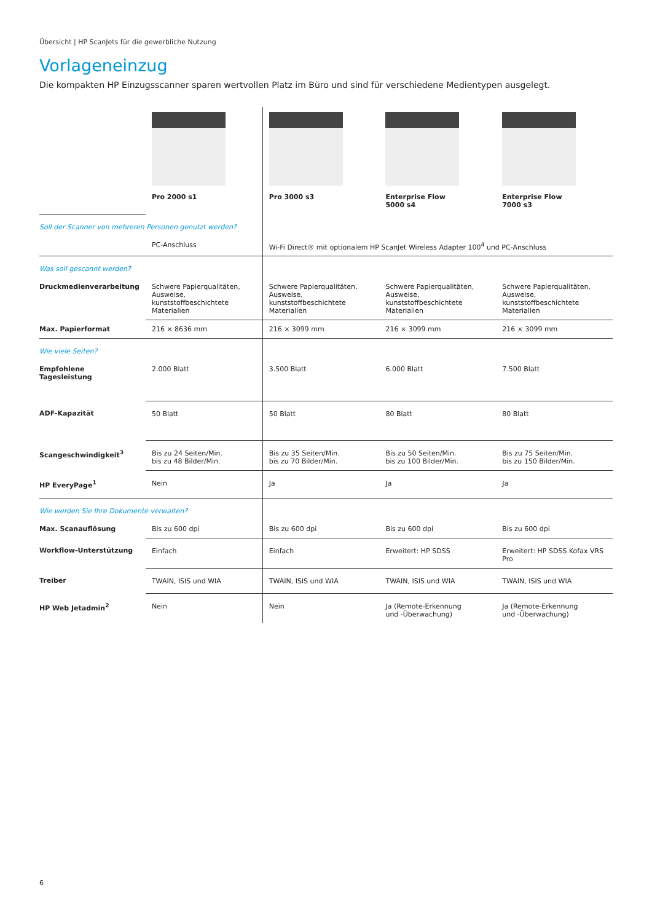Übersicht | HP ScanJets für die gewerbliche Nutzung
Vorlageneinzug
Die kompakten HP Einzugsscanner sparen wertvollen Platz im Büro und sind für verschiedene Medientypen ausgelegt.
| | Pro 2000 s1 | Pro 3000 s3 | Enterprise Flow 5000 s4 | Enterprise Flow 7000 s3 |
| Soll der Scanner von mehreren Personen genutzt werden? | | | | |
| | PC-Anschluss | Wi-Fi Direct® mit optionalem HP ScanJet Wireless Adapter 100<sup>4</sup> und PC-Anschluss | | |
| Was soll gescannt werden? | | | | |
| Druckmedienverarbeitung | Schwere Papierqualitäten, Ausweise, kunststoffbeschichtete Materialien | Schwere Papierqualitäten, Ausweise, kunststoffbeschichtete Materialien | Schwere Papierqualitäten, Ausweise, kunststoffbeschichtete Materialien | Schwere Papierqualitäten, Ausweise, kunststoffbeschichtete Materialien |
| Max. Papierformat | 216 × 8636 mm | 216 × 3099 mm | 216 × 3099 mm | 216 × 3099 mm |
| Wie viele Seiten? | | | | |
| Empfohlene Tagesleistung | 2.000 Blatt | 3.500 Blatt | 6.000 Blatt | 7.500 Blatt |
| ADF-Kapazität | 50 Blatt | 50 Blatt | 80 Blatt | 80 Blatt |
| Scangeschwindigkeit<sup>3</sup> | Bis zu 24 Seiten/Min. bis zu 48 Bilder/Min. | Bis zu 35 Seiten/Min. bis zu 70 Bilder/Min. | Bis zu 50 Seiten/Min. bis zu 100 Bilder/Min. | Bis zu 75 Seiten/Min. bis zu 150 Bilder/Min. |
| HP EveryPage<sup>1</sup> | Nein | Ja | Ja | Ja |
| Wie werden Sie Ihre Dokumente verwalten? | | | | |
| Max. Scanauflösung | Bis zu 600 dpi | Bis zu 600 dpi | Bis zu 600 dpi | Bis zu 600 dpi |
| Workflow-Unterstützung | Einfach | Einfach | Erweitert: HP SDSS | Erweitert: HP SDSS Kofax VRS Pro |
| Treiber | TWAIN, ISIS und WIA | TWAIN, ISIS und WIA | TWAIN, ISIS und WIA | TWAIN, ISIS und WIA |
| HP Web Jetadmin<sup>2</sup> | Nein | Nein | Ja (Remote-Erkennung und -Überwachung) | Ja (Remote-Erkennung und -Überwachung) |
6